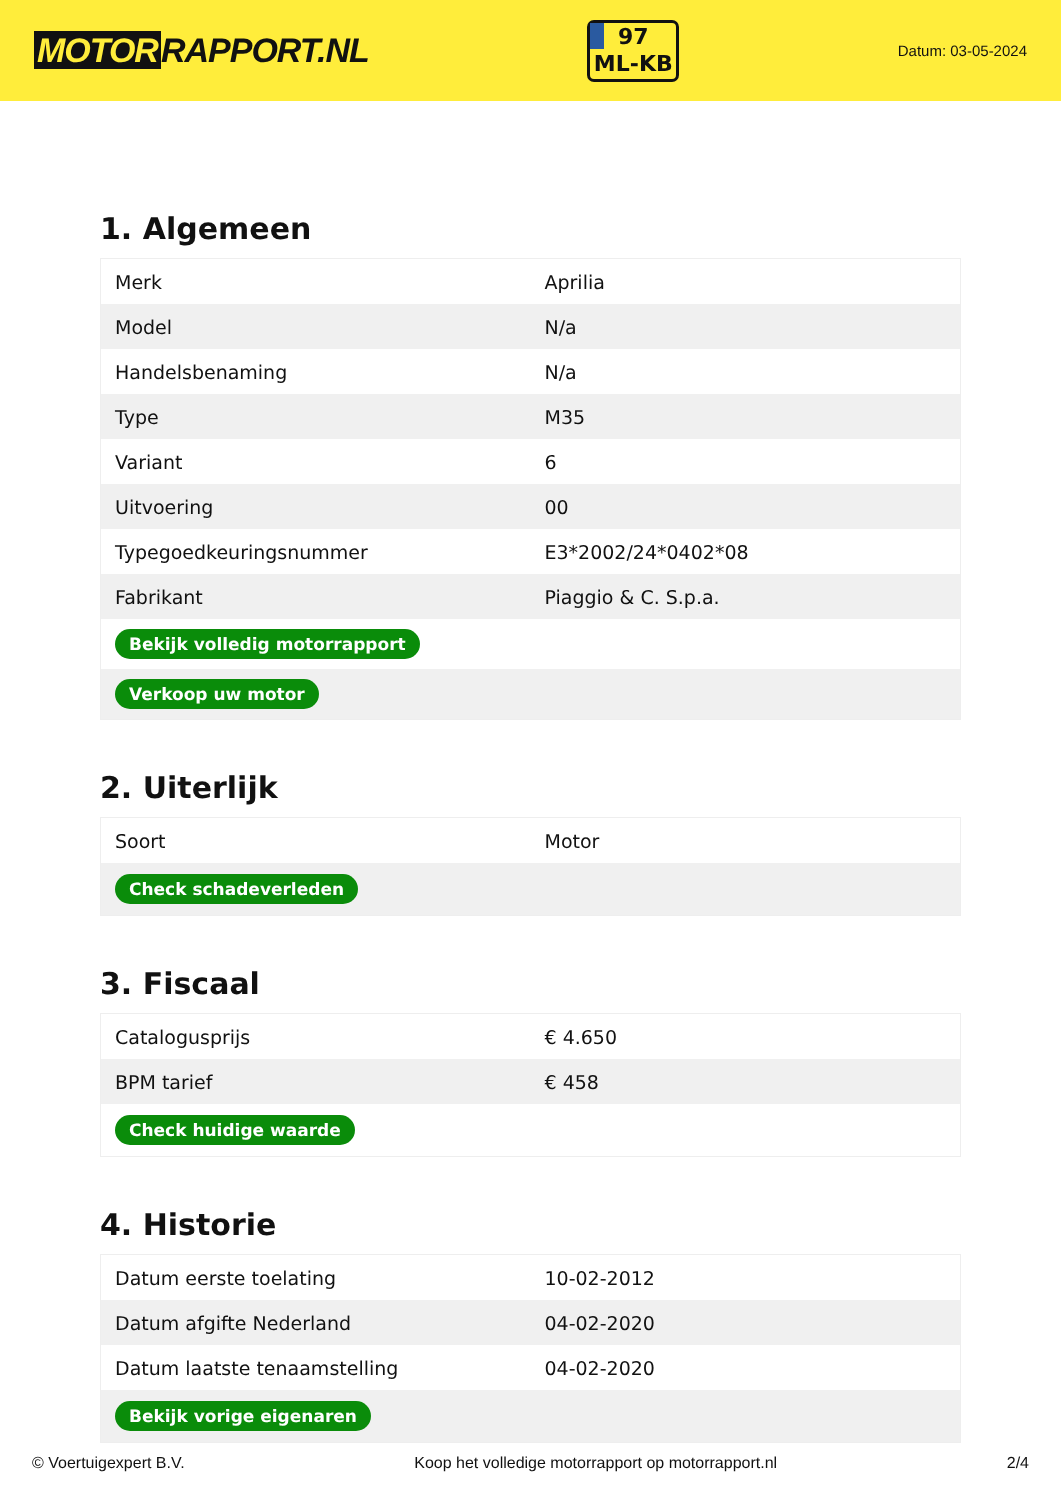MOTOR RAPPORT.NL
97
ML-KB
Datum: 03-05-2024
1. Algemeen
| Merk | Aprilia |
| Model | N/a |
| Handelsbenaming | N/a |
| Type | M35 |
| Variant | 6 |
| Uitvoering | 00 |
| Typegoedkeuringsnummer | E3*2002/24*0402*08 |
| Fabrikant | Piaggio & C. S.p.a. |
| Bekijk volledig motorrapport | |
| Verkoop uw motor | |
2. Uiterlijk
| Soort | Motor |
| Check schadeverleden | |
3. Fiscaal
| Catalogusprijs | € 4.650 |
| BPM tarief | € 458 |
| Check huidige waarde | |
4. Historie
| Datum eerste toelating | 10-02-2012 |
| Datum afgifte Nederland | 04-02-2020 |
| Datum laatste tenaamstelling | 04-02-2020 |
| Bekijk vorige eigenaren | |
© Voertuigexpert B.V. Koop het volledige motorrapport op motorrapport.nl 2/4